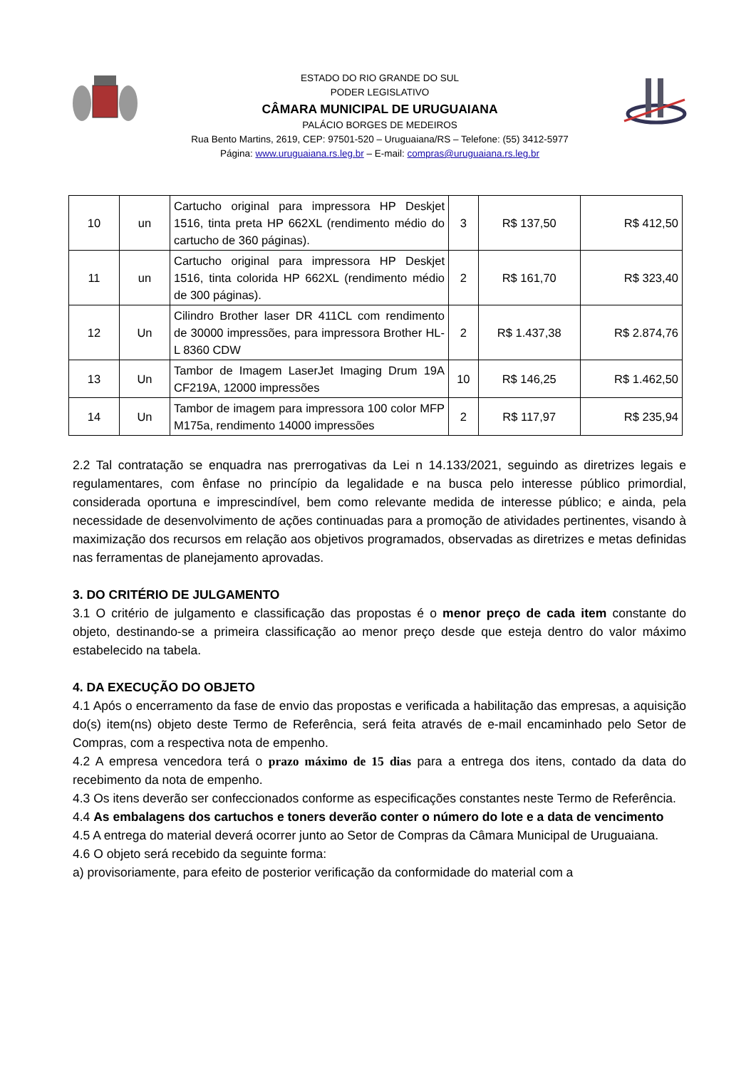ESTADO DO RIO GRANDE DO SUL
PODER LEGISLATIVO
CÂMARA MUNICIPAL DE URUGUAIANA
PALÁCIO BORGES DE MEDEIROS
Rua Bento Martins, 2619, CEP: 97501-520 – Uruguaiana/RS – Telefone: (55) 3412-5977
Página: www.uruguaiana.rs.leg.br – E-mail: compras@uruguaiana.rs.leg.br
| 10 | un | Cartucho original para impressora HP Deskjet 1516, tinta preta HP 662XL (rendimento médio do cartucho de 360 páginas). | 3 | R$ 137,50 | R$ 412,50 |
| 11 | un | Cartucho original para impressora HP Deskjet 1516, tinta colorida HP 662XL (rendimento médio de 300 páginas). | 2 | R$ 161,70 | R$ 323,40 |
| 12 | Un | Cilindro Brother laser DR 411CL com rendimento de 30000 impressões, para impressora Brother HL-L 8360 CDW | 2 | R$ 1.437,38 | R$ 2.874,76 |
| 13 | Un | Tambor de Imagem LaserJet Imaging Drum 19A CF219A, 12000 impressões | 10 | R$ 146,25 | R$ 1.462,50 |
| 14 | Un | Tambor de imagem para impressora 100 color MFP M175a, rendimento 14000 impressões | 2 | R$ 117,97 | R$ 235,94 |
2.2 Tal contratação se enquadra nas prerrogativas da Lei n 14.133/2021, seguindo as diretrizes legais e regulamentares, com ênfase no princípio da legalidade e na busca pelo interesse público primordial, considerada oportuna e imprescindível, bem como relevante medida de interesse público; e ainda, pela necessidade de desenvolvimento de ações continuadas para a promoção de atividades pertinentes, visando à maximização dos recursos em relação aos objetivos programados, observadas as diretrizes e metas definidas nas ferramentas de planejamento aprovadas.
3. DO CRITÉRIO DE JULGAMENTO
3.1 O critério de julgamento e classificação das propostas é o menor preço de cada item constante do objeto, destinando-se a primeira classificação ao menor preço desde que esteja dentro do valor máximo estabelecido na tabela.
4. DA EXECUÇÃO DO OBJETO
4.1 Após o encerramento da fase de envio das propostas e verificada a habilitação das empresas, a aquisição do(s) item(ns) objeto deste Termo de Referência, será feita através de e-mail encaminhado pelo Setor de Compras, com a respectiva nota de empenho.
4.2 A empresa vencedora terá o prazo máximo de 15 dias para a entrega dos itens, contado da data do recebimento da nota de empenho.
4.3 Os itens deverão ser confeccionados conforme as especificações constantes neste Termo de Referência.
4.4 As embalagens dos cartuchos e toners deverão conter o número do lote e a data de vencimento
4.5 A entrega do material deverá ocorrer junto ao Setor de Compras da Câmara Municipal de Uruguaiana.
4.6 O objeto será recebido da seguinte forma:
a) provisoriamente, para efeito de posterior verificação da conformidade do material com a